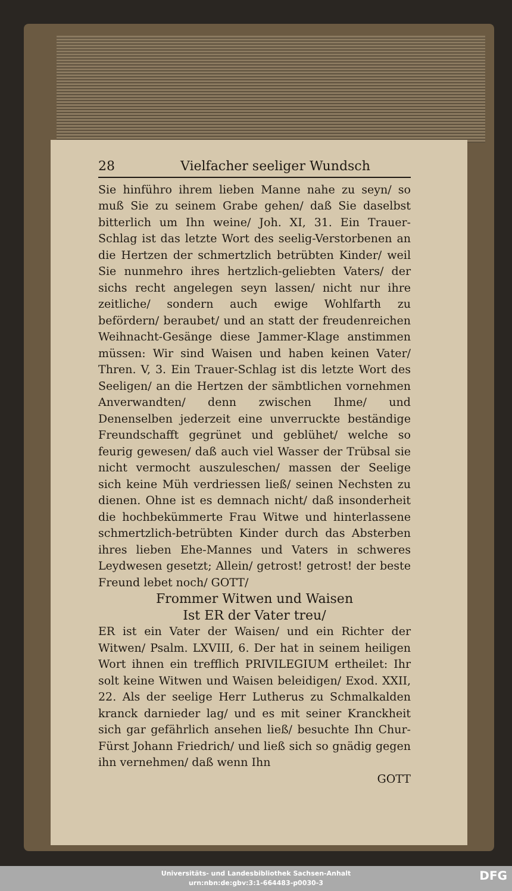28 Vielfacher seeliger Wundsch
Sie hinführo ihrem lieben Manne nahe zu seyn/ so muß Sie zu seinem Grabe gehen/ daß Sie daselbst bitterlich um Ihn weine/ Joh. XI, 31. Ein Trauer-Schlag ist das letzte Wort des seelig-Verstorbenen an die Hertzen der schmertzlich betrübten Kinder/ weil Sie nunmehro ihres hertzlich-geliebten Vaters/ der sichs recht angelegen seyn lassen/ nicht nur ihre zeitliche/ sondern auch ewige Wohlfarth zu befördern/ beraubet/ und an statt der freudenreichen Weihnacht-Gesänge diese Jammer-Klage anstimmen müssen: Wir sind Waisen und haben keinen Vater/ Thren. V, 3. Ein Trauer-Schlag ist dis letzte Wort des Seeligen/ an die Hertzen der sämbtlichen vornehmen Anverwandten/ denn zwischen Ihme/ und Denenselben jederzeit eine unverruckte beständige Freundschafft gegrünet und geblühet/ welche so feurig gewesen/ daß auch viel Wasser der Trübsal sie nicht vermocht auszuleschen/ massen der Seelige sich keine Müh verdriessen ließ/ seinen Nechsten zu dienen. Ohne ist es demnach nicht/ daß insonderheit die hochbekümmerte Frau Witwe und hinterlassene schmertzlich-betrübten Kinder durch das Absterben ihres lieben Ehe-Mannes und Vaters in schweres Leydwesen gesetzt; Allein/ getrost! getrost! der beste Freund lebet noch/ GOTT/
Frommer Witwen und Waisen
Ist ER der Vater treu/
ER ist ein Vater der Waisen/ und ein Richter der Witwen/ Psalm. LXVIII, 6. Der hat in seinem heiligen Wort ihnen ein trefflich PRIVILEGIUM ertheilet: Ihr solt keine Witwen und Waisen beleidigen/ Exod. XXII, 22. Als der seelige Herr Lutherus zu Schmalkalden kranck darnieder lag/ und es mit seiner Kranckheit sich gar gefährlich ansehen ließ/ besuchte Ihn Chur-Fürst Johann Friedrich/ und ließ sich so gnädig gegen ihn vernehmen/ daß wenn Ihn
GOTT
Universitäts- und Landesbibliothek Sachsen-Anhalt
urn:nbn:de:gbv:3:1-664483-p0030-3
DFG